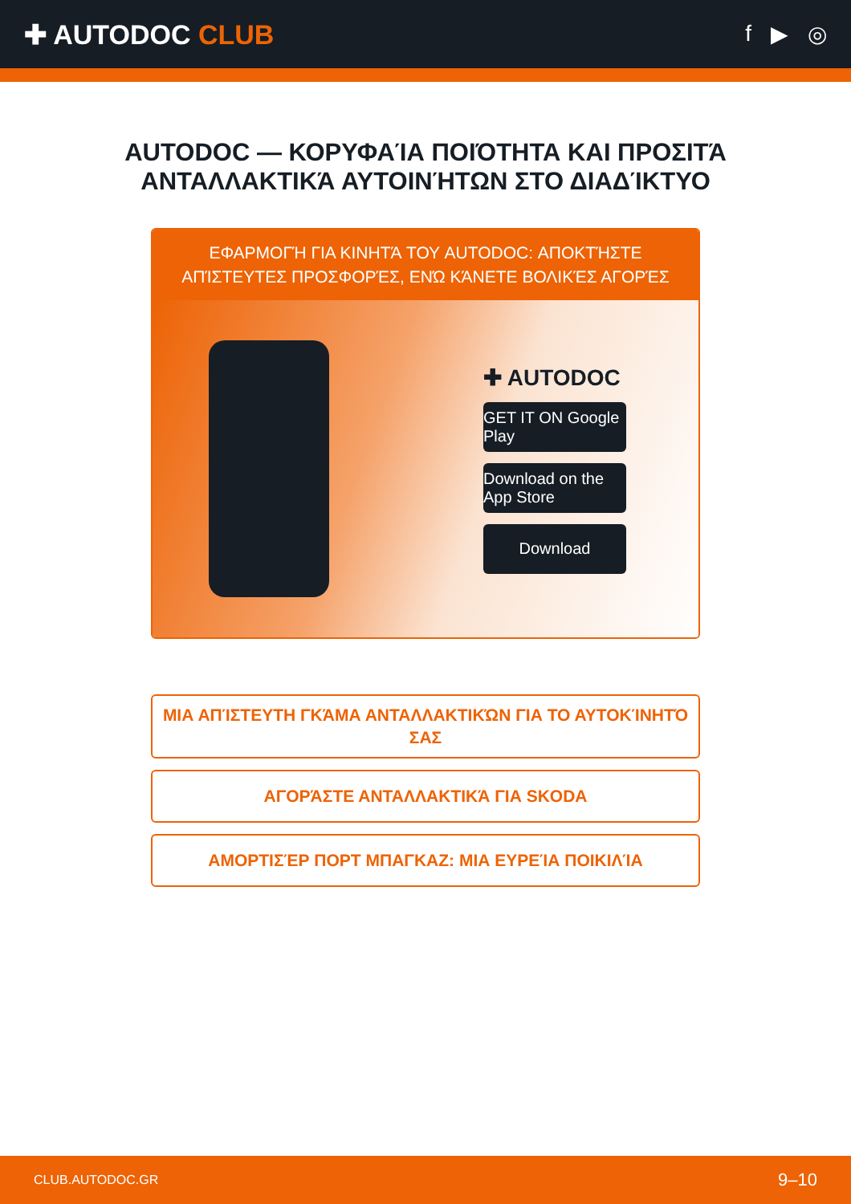✚ AUTODOC CLUB
f ▶ ◎
AUTODOC — ΚΟΡΥΦΑΊΑ ΠΟΙΌΤΗΤΑ ΚΑΙ ΠΡΟΣΙΤΆ ΑΝΤΑΛΛΑΚΤΙΚΆ ΑΥΤΟΙΝΉΤΩΝ ΣΤΟ ΔΙΑΔΊΚΤΥΟ
ΕΦΑΡΜΟΓΉ ΓΙΑ ΚΙΝΗΤΆ ΤΟΥ AUTODOC: ΑΠΟΚΤΉΣΤΕ ΑΠΊΣΤΕΥΤΕΣ ΠΡΟΣΦΟΡΈΣ, ΕΝΏ ΚΆΝΕΤΕ ΒΟΛΙΚΈΣ ΑΓΟΡΈΣ
✚ AUTODOC
GET IT ON Google Play
Download on the App Store
Download
ΜΙΑ ΑΠΊΣΤΕΥΤΗ ΓΚΆΜΑ ΑΝΤΑΛΛΑΚΤΙΚΏΝ ΓΙΑ ΤΟ ΑΥΤΟΚΊΝΗΤΌ ΣΑΣ
ΑΓΟΡΆΣΤΕ ΑΝΤΑΛΛΑΚΤΙΚΆ ΓΙΑ SKODA
ΑΜΟΡΤΙΣΈΡ ΠΟΡΤ ΜΠΑΓΚΑΖ: ΜΙΑ ΕΥΡΕΊΑ ΠΟΙΚΙΛΊΑ
CLUB.AUTODOC.GR 9–10